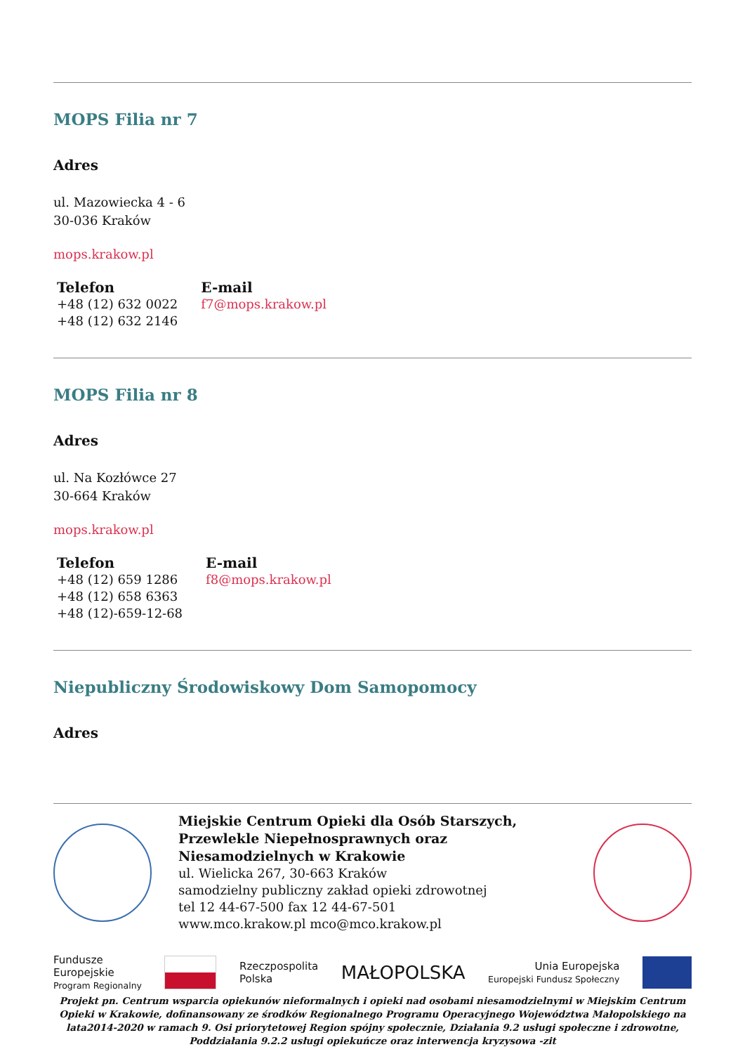MOPS Filia nr 7
Adres
ul. Mazowiecka 4 - 6
30-036 Kraków
mops.krakow.pl
| Telefon | E-mail |
| --- | --- |
| +48 (12) 632 0022 +48 (12) 632 2146 | f7@mops.krakow.pl |
MOPS Filia nr 8
Adres
ul. Na Kozłówce 27
30-664 Kraków
mops.krakow.pl
| Telefon | E-mail |
| --- | --- |
| +48 (12) 659 1286 +48 (12) 658 6363 +48 (12)-659-12-68 | f8@mops.krakow.pl |
Niepubliczny Środowiskowy Dom Samopomocy
Adres
Miejskie Centrum Opieki dla Osób Starszych, Przewlekle Niepełnosprawnych oraz Niesamodzielnych w Krakowie
ul. Wielicka 267, 30-663 Kraków
samodzielny publiczny zakład opieki zdrowotnej
tel 12 44-67-500 fax 12 44-67-501
www.mco.krakow.pl mco@mco.krakow.pl
Fundusze
Europejskie
Program Regionalny
Rzeczpospolita
Polska
MAŁOPOLSKA
Unia Europejska
Europejski Fundusz Społeczny
Projekt pn. Centrum wsparcia opiekunów nieformalnych i opieki nad osobami niesamodzielnymi w Miejskim Centrum Opieki w Krakowie, dofinansowany ze środków Regionalnego Programu Operacyjnego Województwa Małopolskiego na lata2014-2020 w ramach 9. Osi priorytetowej Region spójny społecznie, Działania 9.2 usługi społeczne i zdrowotne, Poddziałania 9.2.2 usługi opiekuńcze oraz interwencja kryzysowa -zit